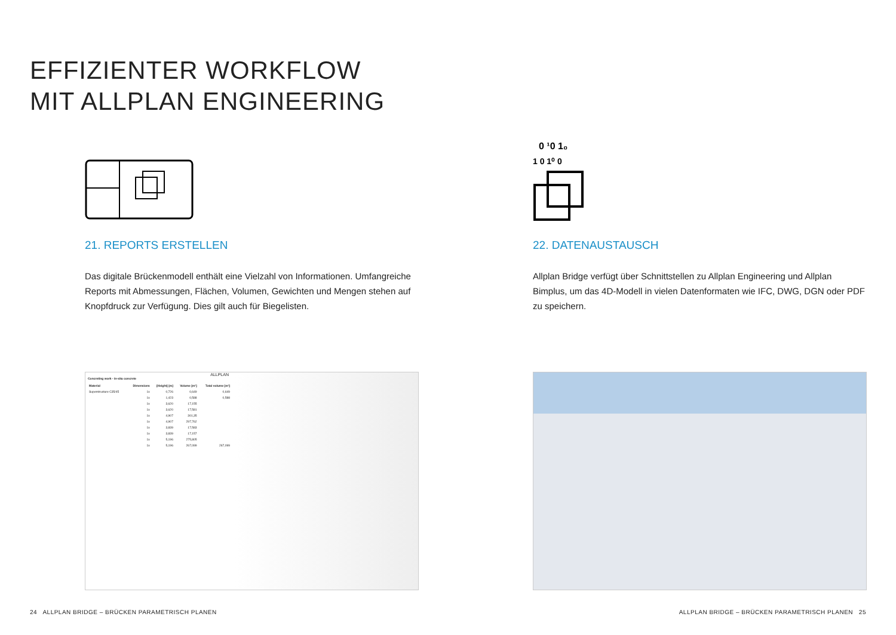EFFIZIENTER WORKFLOW
MIT ALLPLAN ENGINEERING
21. REPORTS ERSTELLEN
Das digitale Brückenmodell enthält eine Vielzahl von Informationen. Umfangreiche Reports mit Abmessungen, Flächen, Volumen, Gewichten und Mengen stehen auf Knopfdruck zur Verfügung. Dies gilt auch für Biegelisten.
0 ¹0 1₀
1 0 1⁰ 0
22. DATENAUSTAUSCH
Allplan Bridge verfügt über Schnittstellen zu Allplan Engineering und Allplan Bimplus, um das 4D-Modell in vielen Datenformaten wie IFC, DWG, DGN oder PDF zu speichern.
ALLPLAN
Concreting work - in-situ concrete
| Material | Dimensions | [Height] [m] | Volume [m³] | Total volume [m³] |
| --- | --- | --- | --- | --- |
| Superstructure C35/45 | 1x | 0,726 | 0,649 | 0,649 |
| | 1x | 1,423 | 0,588 | 0,588 |
| | 1x | 3,620 | 17,155 | |
| | 1x | 3,620 | 17,581 | |
| | 1x | 4,907 | 301,35 | |
| | 1x | 4,907 | 297,762 | |
| | 1x | 3,839 | 17,583 | |
| | 1x | 3,839 | 17,157 | |
| | 1x | 5,196 | 275,805 | |
| | 1x | 5,196 | 267,099 | 267,099 |
24 ALLPLAN BRIDGE – BRÜCKEN PARAMETRISCH PLANEN
ALLPLAN BRIDGE – BRÜCKEN PARAMETRISCH PLANEN 25